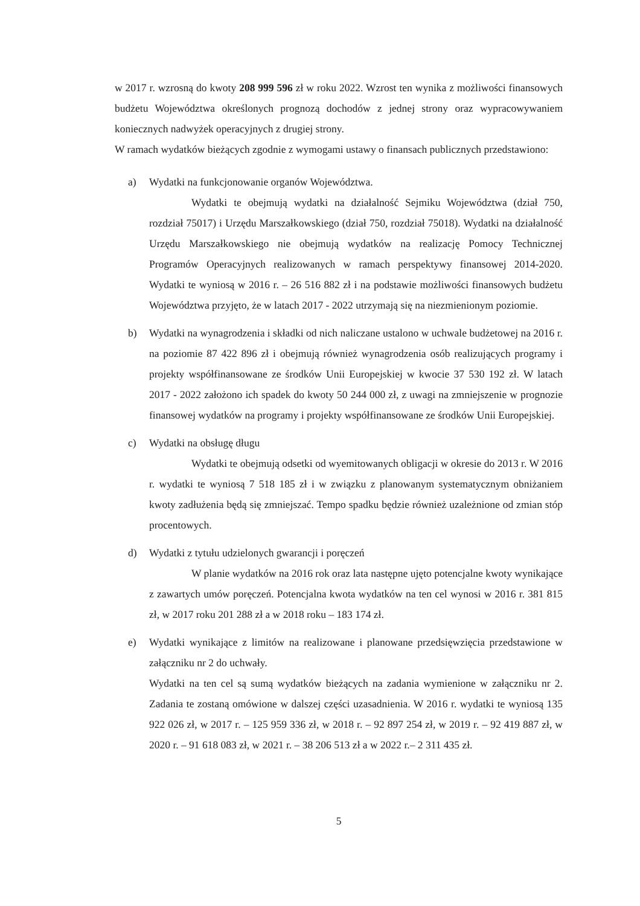w 2017 r. wzrosną do kwoty 208 999 596 zł w roku 2022. Wzrost ten wynika z możliwości finansowych budżetu Województwa określonych prognozą dochodów z jednej strony oraz wypracowywaniem koniecznych nadwyżek operacyjnych z drugiej strony.
W ramach wydatków bieżących zgodnie z wymogami ustawy o finansach publicznych przedstawiono:
a) Wydatki na funkcjonowanie organów Województwa.
Wydatki te obejmują wydatki na działalność Sejmiku Województwa (dział 750, rozdział 75017) i Urzędu Marszałkowskiego (dział 750, rozdział 75018). Wydatki na działalność Urzędu Marszałkowskiego nie obejmują wydatków na realizację Pomocy Technicznej Programów Operacyjnych realizowanych w ramach perspektywy finansowej 2014-2020. Wydatki te wyniosą w 2016 r. – 26 516 882 zł i na podstawie możliwości finansowych budżetu Województwa przyjęto, że w latach 2017 - 2022 utrzymają się na niezmienionym poziomie.
b) Wydatki na wynagrodzenia i składki od nich naliczane ustalono w uchwale budżetowej na 2016 r. na poziomie 87 422 896 zł i obejmują również wynagrodzenia osób realizujących programy i projekty współfinansowane ze środków Unii Europejskiej w kwocie 37 530 192 zł. W latach 2017 - 2022 założono ich spadek do kwoty 50 244 000 zł, z uwagi na zmniejszenie w prognozie finansowej wydatków na programy i projekty współfinansowane ze środków Unii Europejskiej.
c) Wydatki na obsługę długu
Wydatki te obejmują odsetki od wyemitowanych obligacji w okresie do 2013 r. W 2016 r. wydatki te wyniosą 7 518 185 zł i w związku z planowanym systematycznym obniżaniem kwoty zadłużenia będą się zmniejszać. Tempo spadku będzie również uzależnione od zmian stóp procentowych.
d) Wydatki z tytułu udzielonych gwarancji i poręczeń
W planie wydatków na 2016 rok oraz lata następne ujęto potencjalne kwoty wynikające z zawartych umów poręczeń. Potencjalna kwota wydatków na ten cel wynosi w 2016 r. 381 815 zł, w 2017 roku 201 288 zł a w 2018 roku – 183 174 zł.
e) Wydatki wynikające z limitów na realizowane i planowane przedsięwzięcia przedstawione w załączniku nr 2 do uchwały.
Wydatki na ten cel są sumą wydatków bieżących na zadania wymienione w załączniku nr 2. Zadania te zostaną omówione w dalszej części uzasadnienia. W 2016 r. wydatki te wyniosą 135 922 026 zł, w 2017 r. – 125 959 336 zł, w 2018 r. – 92 897 254 zł, w 2019 r. – 92 419 887 zł, w 2020 r. – 91 618 083 zł, w 2021 r. – 38 206 513 zł a w 2022 r.– 2 311 435 zł.
5